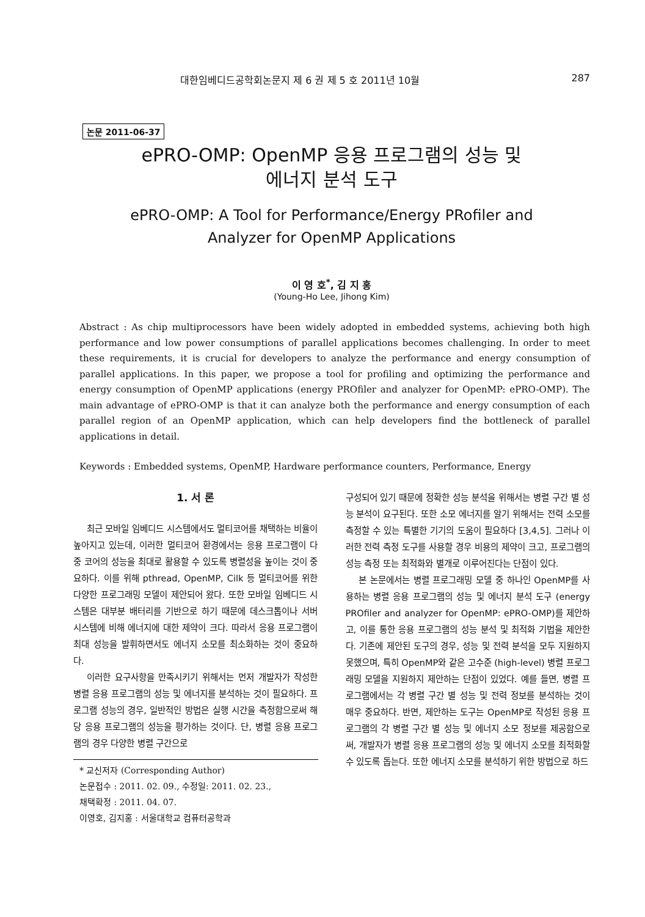대한임베디드공학회논문지 제 6 권 제 5 호 2011년 10월 287
논문 2011-06-37
ePRO-OMP: OpenMP 응용 프로그램의 성능 및
에너지 분석 도구
ePRO-OMP: A Tool for Performance/Energy PRofiler and
Analyzer for OpenMP Applications
이 영 호<sup>*</sup>, 김 지 홍
(Young-Ho Lee, Jihong Kim)
Abstract : As chip multiprocessors have been widely adopted in embedded systems, achieving both high performance and low power consumptions of parallel applications becomes challenging. In order to meet these requirements, it is crucial for developers to analyze the performance and energy consumption of parallel applications. In this paper, we propose a tool for profiling and optimizing the performance and energy consumption of OpenMP applications (energy PROfiler and analyzer for OpenMP: ePRO-OMP). The main advantage of ePRO-OMP is that it can analyze both the performance and energy consumption of each parallel region of an OpenMP application, which can help developers find the bottleneck of parallel applications in detail.
Keywords : Embedded systems, OpenMP, Hardware performance counters, Performance, Energy
1. 서 론
최근 모바일 임베디드 시스템에서도 멀티코어를 채택하는 비율이 높아지고 있는데, 이러한 멀티코어 환경에서는 응용 프로그램이 다중 코어의 성능을 최대로 활용할 수 있도록 병렬성을 높이는 것이 중요하다. 이를 위해 pthread, OpenMP, Cilk 등 멀티코어를 위한 다양한 프로그래밍 모델이 제안되어 왔다. 또한 모바일 임베디드 시스템은 대부분 배터리를 기반으로 하기 때문에 데스크톱이나 서버 시스템에 비해 에너지에 대한 제약이 크다. 따라서 응용 프로그램이 최대 성능을 발휘하면서도 에너지 소모를 최소화하는 것이 중요하다.
이러한 요구사항을 만족시키기 위해서는 먼저 개발자가 작성한 병렬 응용 프로그램의 성능 및 에너지를 분석하는 것이 필요하다. 프로그램 성능의 경우, 일반적인 방법은 실행 시간을 측정함으로써 해당 응용 프로그램의 성능을 평가하는 것이다. 단, 병렬 응용 프로그램의 경우 다양한 병렬 구간으로
* 교신저자 (Corresponding Author)
논문접수 : 2011. 02. 09., 수정일: 2011. 02. 23.,
채택확정 : 2011. 04. 07.
이영호, 김지홍 : 서울대학교 컴퓨터공학과
구성되어 있기 때문에 정확한 성능 분석을 위해서는 병렬 구간 별 성능 분석이 요구된다. 또한 소모 에너지를 알기 위해서는 전력 소모를 측정할 수 있는 특별한 기기의 도움이 필요하다 [3,4,5]. 그러나 이러한 전력 측정 도구를 사용할 경우 비용의 제약이 크고, 프로그램의 성능 측정 또는 최적화와 별개로 이루어진다는 단점이 있다.
본 논문에서는 병렬 프로그래밍 모델 중 하나인 OpenMP를 사용하는 병렬 응용 프로그램의 성능 및 에너지 분석 도구 (energy PROfiler and analyzer for OpenMP: ePRO-OMP)를 제안하고, 이를 통한 응용 프로그램의 성능 분석 및 최적화 기법을 제안한다. 기존에 제안된 도구의 경우, 성능 및 전력 분석을 모두 지원하지 못했으며, 특히 OpenMP와 같은 고수준 (high-level) 병렬 프로그래밍 모델을 지원하지 제안하는 단점이 있었다. 예를 들면, 병렬 프로그램에서는 각 병렬 구간 별 성능 및 전력 정보를 분석하는 것이 매우 중요하다. 반면, 제안하는 도구는 OpenMP로 작성된 응용 프로그램의 각 병렬 구간 별 성능 및 에너지 소모 정보를 제공함으로써, 개발자가 병렬 응용 프로그램의 성능 및 에너지 소모를 최적화할 수 있도록 돕는다. 또한 에너지 소모를 분석하기 위한 방법으로 하드